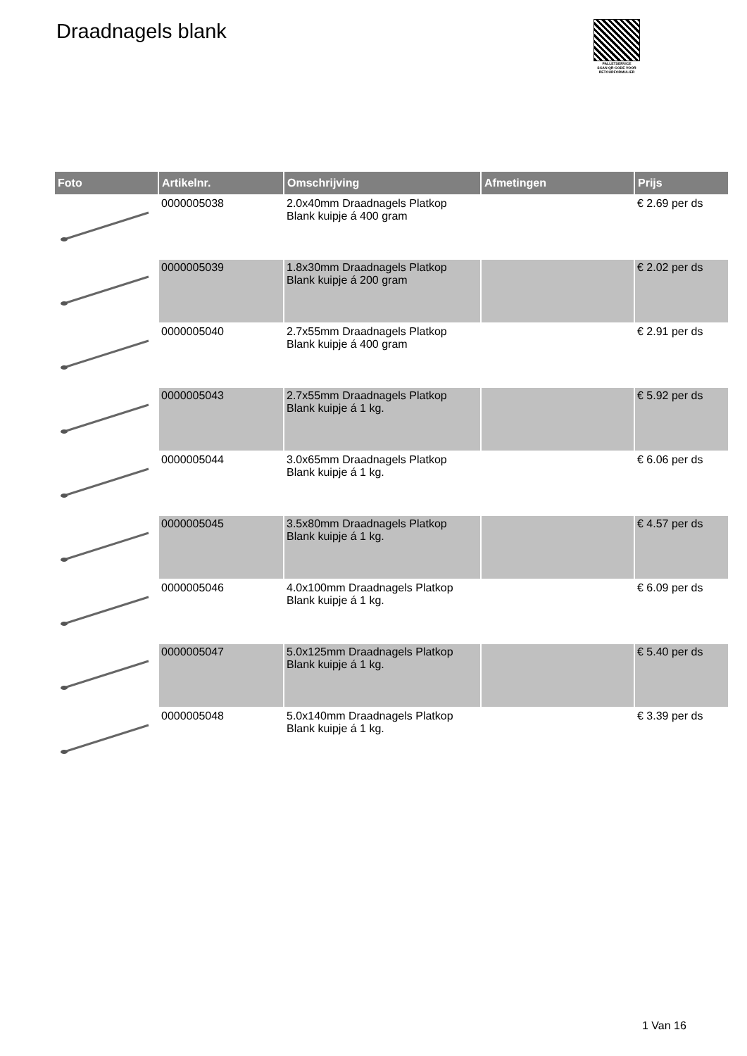Draadnagels blank
PALLETSERVICE
SCAN QR-CODE VOOR
RETOURFORMULIER
| Foto | Artikelnr. | Omschrijving | Afmetingen | Prijs |
| --- | --- | --- | --- | --- |
| | 0000005038 | 2.0x40mm Draadnagels Platkop Blank kuipje á 400 gram | | € 2.69 per ds |
| | 0000005039 | 1.8x30mm Draadnagels Platkop Blank kuipje á 200 gram | | € 2.02 per ds |
| | 0000005040 | 2.7x55mm Draadnagels Platkop Blank kuipje á 400 gram | | € 2.91 per ds |
| | 0000005043 | 2.7x55mm Draadnagels Platkop Blank kuipje á 1 kg. | | € 5.92 per ds |
| | 0000005044 | 3.0x65mm Draadnagels Platkop Blank kuipje á 1 kg. | | € 6.06 per ds |
| | 0000005045 | 3.5x80mm Draadnagels Platkop Blank kuipje á 1 kg. | | € 4.57 per ds |
| | 0000005046 | 4.0x100mm Draadnagels Platkop Blank kuipje á 1 kg. | | € 6.09 per ds |
| | 0000005047 | 5.0x125mm Draadnagels Platkop Blank kuipje á 1 kg. | | € 5.40 per ds |
| | 0000005048 | 5.0x140mm Draadnagels Platkop Blank kuipje á 1 kg. | | € 3.39 per ds |
1 Van 16